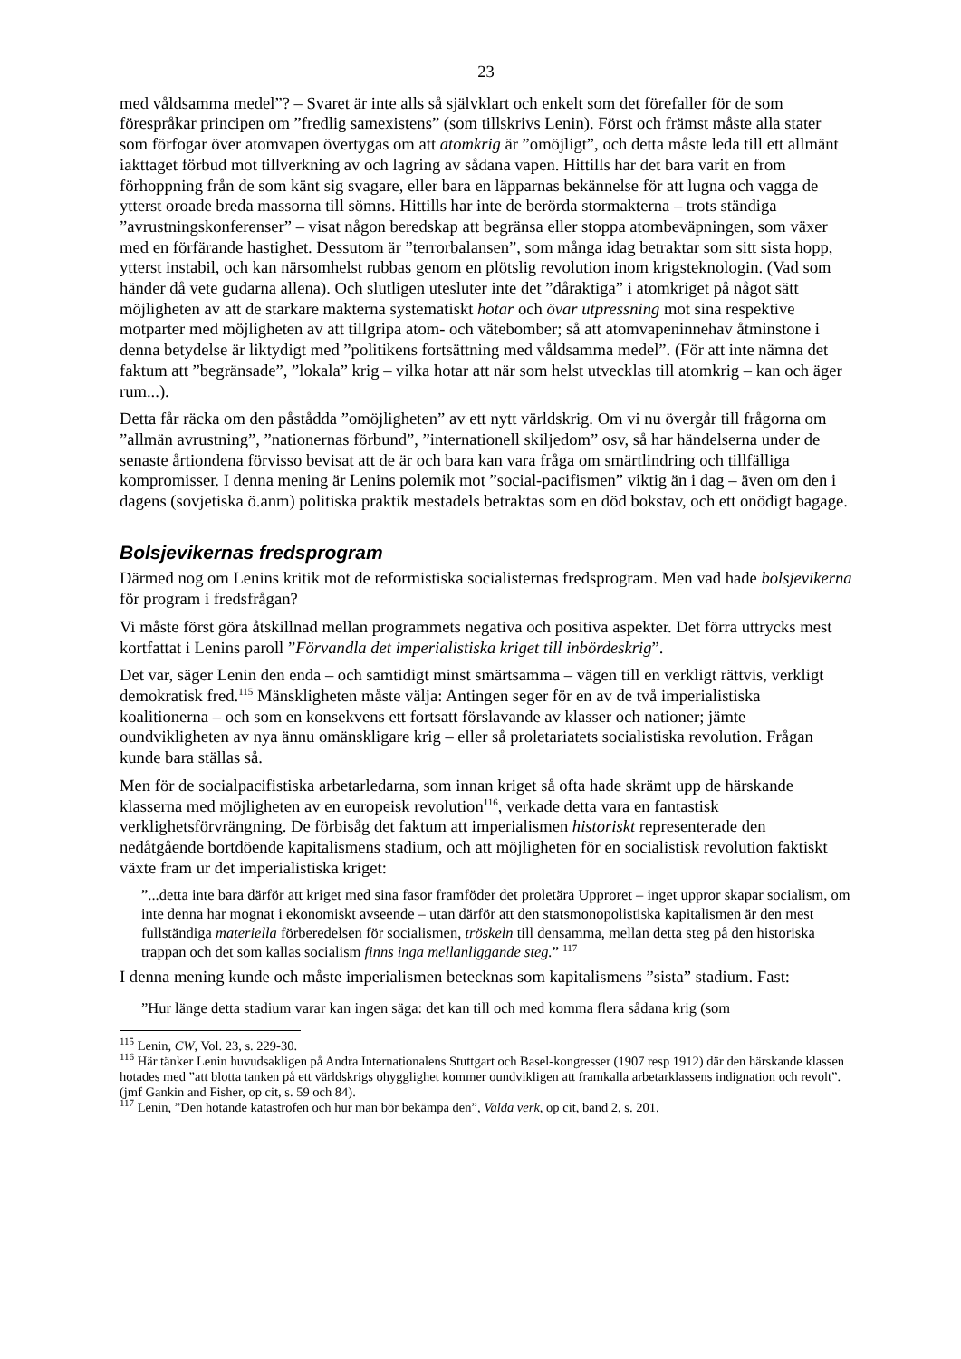23
med våldsamma medel”? – Svaret är inte alls så självklart och enkelt som det förefaller för de som förespråkar principen om ”fredlig samexistens” (som tillskrivs Lenin). Först och främst måste alla stater som förfogar över atomvapen övertygas om att atomkrig är ”omöjligt”, och detta måste leda till ett allmänt iakttaget förbud mot tillverkning av och lagring av sådana vapen. Hittills har det bara varit en from förhoppning från de som känt sig svagare, eller bara en läpparnas bekännelse för att lugna och vagga de ytterst oroade breda massorna till sömns. Hittills har inte de berörda stormakterna – trots ständiga ”avrustningskonferenser” – visat någon beredskap att begränsa eller stoppa atombeväpningen, som växer med en förfärande hastighet. Dessutom är ”terrorbalansen”, som många idag betraktar som sitt sista hopp, ytterst instabil, och kan närsomhelst rubbas genom en plötslig revolution inom krigsteknologin. (Vad som händer då vete gudarna allena). Och slutligen utesluter inte det ”dåraktiga” i atomkriget på något sätt möjligheten av att de starkare makterna systematiskt hotar och övar utpressning mot sina respektive motparter med möjligheten av att tillgripa atom- och vätebomber; så att atomvapeninnehav åtminstone i denna betydelse är liktydigt med ”politikens fortsättning med våldsamma medel”. (För att inte nämna det faktum att ”begränsade”, ”lokala” krig – vilka hotar att när som helst utvecklas till atomkrig – kan och äger rum...).
Detta får räcka om den påstådda ”omöjligheten” av ett nytt världskrig. Om vi nu övergår till frågorna om ”allmän avrustning”, ”nationernas förbund”, ”internationell skiljedom” osv, så har händelserna under de senaste årtiondena förvisso bevisat att de är och bara kan vara fråga om smärtlindring och tillfälliga kompromisser. I denna mening är Lenins polemik mot ”social-pacifismen” viktig än i dag – även om den i dagens (sovjetiska ö.anm) politiska praktik mestadels betraktas som en död bokstav, och ett onödigt bagage.
Bolsjevikernas fredsprogram
Därmed nog om Lenins kritik mot de reformistiska socialisternas fredsprogram. Men vad hade bolsjevikerna för program i fredsfrågan?
Vi måste först göra åtskillnad mellan programmets negativa och positiva aspekter. Det förra uttrycks mest kortfattat i Lenins paroll ”Förvandla det imperialistiska kriget till inbördeskrig”.
Det var, säger Lenin den enda – och samtidigt minst smärtsamma – vägen till en verkligt rättvis, verkligt demokratisk fred.<sup>115</sup> Mänskligheten måste välja: Antingen seger för en av de två imperialistiska koalitionerna – och som en konsekvens ett fortsatt förslavande av klasser och nationer; jämte oundvikligheten av nya ännu omänskligare krig – eller så proletariatets socialistiska revolution. Frågan kunde bara ställas så.
Men för de socialpacifistiska arbetarledarna, som innan kriget så ofta hade skrämt upp de härskande klasserna med möjligheten av en europeisk revolution<sup>116</sup>, verkade detta vara en fantastisk verklighetsförvrängning. De förbisåg det faktum att imperialismen historiskt representerade den nedåtgående bortdöende kapitalismens stadium, och att möjligheten för en socialistisk revolution faktiskt växte fram ur det imperialistiska kriget:
”...detta inte bara därför att kriget med sina fasor framföder det proletära Upproret – inget uppror skapar socialism, om inte denna har mognat i ekonomiskt avseende – utan därför att den statsmonopolistiska kapitalismen är den mest fullständiga materiella förberedelsen för socialismen, tröskeln till densamma, mellan detta steg på den historiska trappan och det som kallas socialism finns inga mellanliggande steg.” <sup>117</sup>
I denna mening kunde och måste imperialismen betecknas som kapitalismens ”sista” stadium. Fast:
”Hur länge detta stadium varar kan ingen säga: det kan till och med komma flera sådana krig (som
<sup>115</sup> Lenin, CW, Vol. 23, s. 229-30.
<sup>116</sup> Här tänker Lenin huvudsakligen på Andra Internationalens Stuttgart och Basel-kongresser (1907 resp 1912) där den härskande klassen hotades med ”att blotta tanken på ett världskrigs ohygglighet kommer oundvikligen att framkalla arbetarklassens indignation och revolt”. (jmf Gankin and Fisher, op cit, s. 59 och 84).
<sup>117</sup> Lenin, ”Den hotande katastrofen och hur man bör bekämpa den”, Valda verk, op cit, band 2, s. 201.